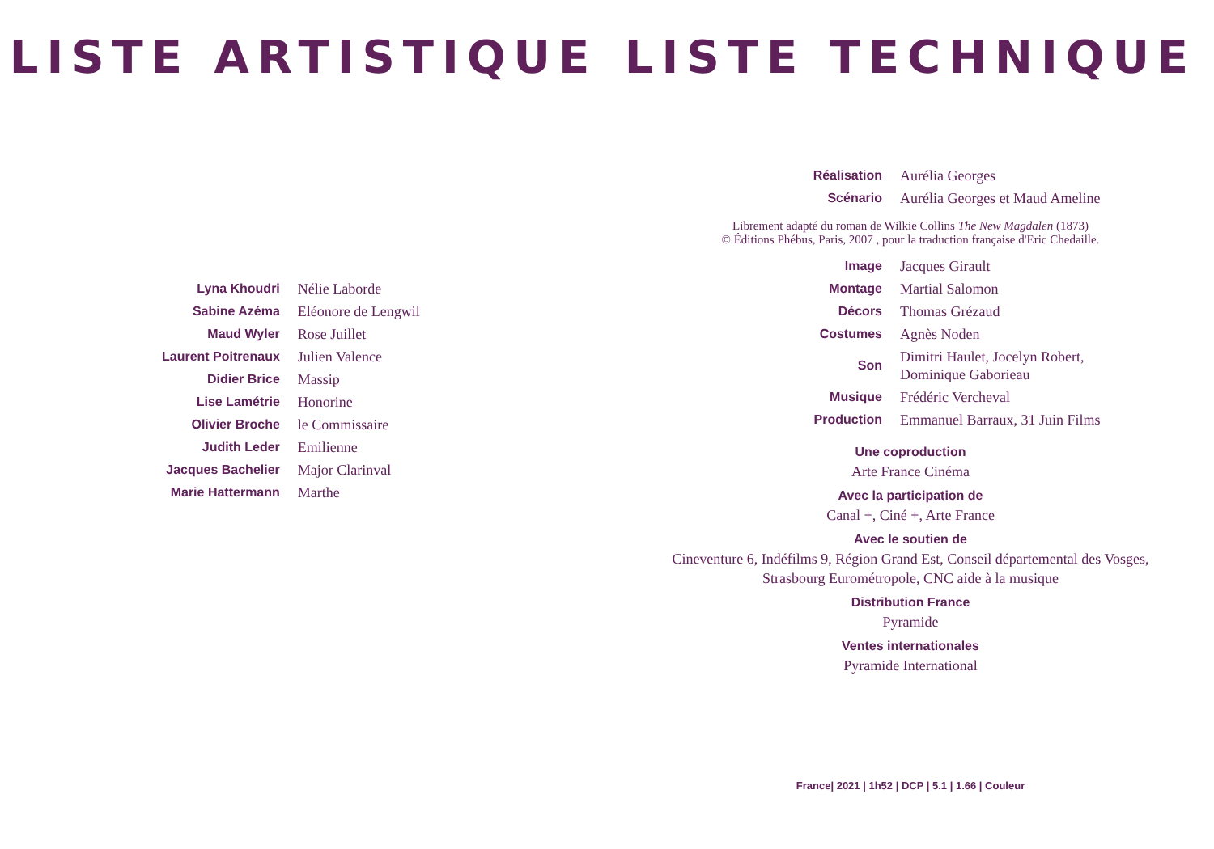LISTE ARTISTIQUE
| Lyna Khoudri | Nélie Laborde |
| Sabine Azéma | Eléonore de Lengwil |
| Maud Wyler | Rose Juillet |
| Laurent Poitrenaux | Julien Valence |
| Didier Brice | Massip |
| Lise Lamétrie | Honorine |
| Olivier Broche | le Commissaire |
| Judith Leder | Emilienne |
| Jacques Bachelier | Major Clarinval |
| Marie Hattermann | Marthe |
LISTE TECHNIQUE
| Réalisation | Aurélia Georges |
| Scénario | Aurélia Georges et Maud Ameline |
Librement adapté du roman de Wilkie Collins The New Magdalen (1873)
© Éditions Phébus, Paris, 2007 , pour la traduction française d'Eric Chedaille.
| Image | Jacques Girault |
| Montage | Martial Salomon |
| Décors | Thomas Grézaud |
| Costumes | Agnès Noden |
| Son | Dimitri Haulet, Jocelyn Robert, Dominique Gaborieau |
| Musique | Frédéric Vercheval |
| Production | Emmanuel Barraux, 31 Juin Films |
Une coproduction
Arte France Cinéma
Avec la participation de
Canal +, Ciné +, Arte France
Avec le soutien de
Cineventure 6, Indéfilms 9, Région Grand Est, Conseil départemental des Vosges,
Strasbourg Eurométropole, CNC aide à la musique
Distribution France
Pyramide
Ventes internationales
Pyramide International
France| 2021 | 1h52 | DCP | 5.1 | 1.66 | Couleur